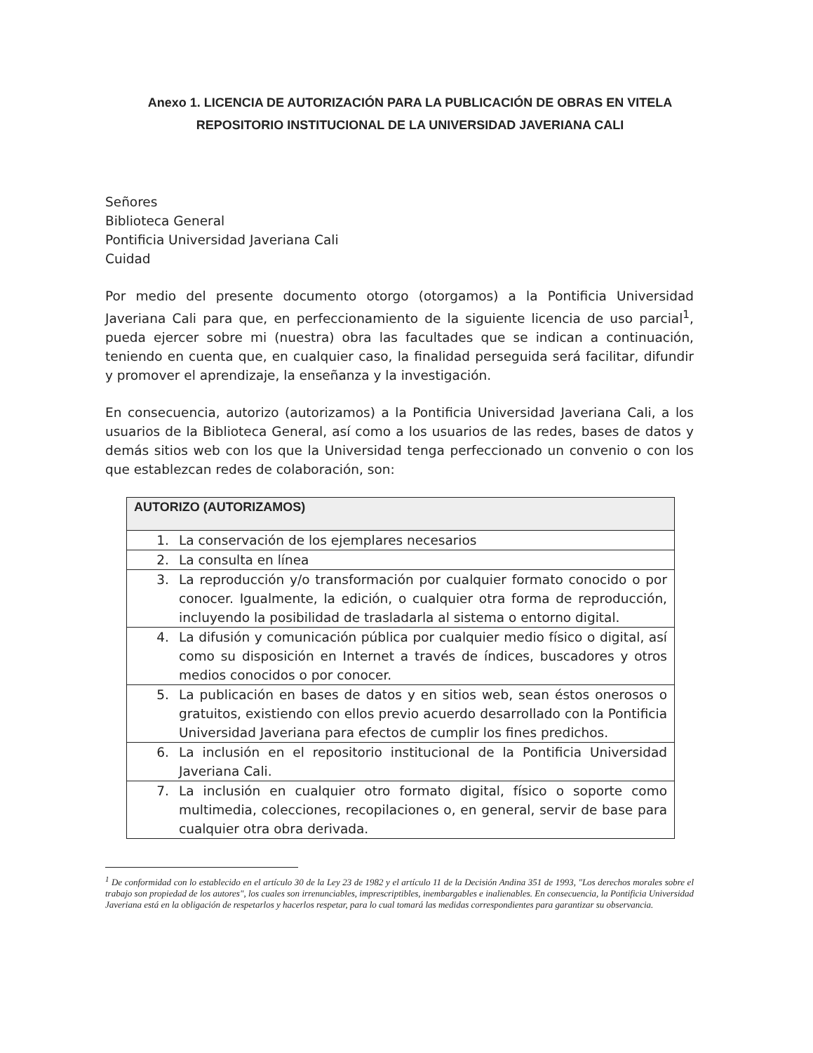Anexo 1. LICENCIA DE AUTORIZACIÓN PARA LA PUBLICACIÓN DE OBRAS EN VITELA
REPOSITORIO INSTITUCIONAL DE LA UNIVERSIDAD JAVERIANA CALI
Señores
Biblioteca General
Pontificia Universidad Javeriana Cali
Cuidad
Por medio del presente documento otorgo (otorgamos) a la Pontificia Universidad Javeriana Cali para que, en perfeccionamiento de la siguiente licencia de uso parcial<sup>1</sup>, pueda ejercer sobre mi (nuestra) obra las facultades que se indican a continuación, teniendo en cuenta que, en cualquier caso, la finalidad perseguida será facilitar, difundir y promover el aprendizaje, la enseñanza y la investigación.
En consecuencia, autorizo (autorizamos) a la Pontificia Universidad Javeriana Cali, a los usuarios de la Biblioteca General, así como a los usuarios de las redes, bases de datos y demás sitios web con los que la Universidad tenga perfeccionado un convenio o con los que establezcan redes de colaboración, son:
| AUTORIZO (AUTORIZAMOS) | |
| --- | --- |
| 1. | La conservación de los ejemplares necesarios |
| 2. | La consulta en línea |
| 3. | La reproducción y/o transformación por cualquier formato conocido o por conocer. Igualmente, la edición, o cualquier otra forma de reproducción, incluyendo la posibilidad de trasladarla al sistema o entorno digital. |
| 4. | La difusión y comunicación pública por cualquier medio físico o digital, así como su disposición en Internet a través de índices, buscadores y otros medios conocidos o por conocer. |
| 5. | La publicación en bases de datos y en sitios web, sean éstos onerosos o gratuitos, existiendo con ellos previo acuerdo desarrollado con la Pontificia Universidad Javeriana para efectos de cumplir los fines predichos. |
| 6. | La inclusión en el repositorio institucional de la Pontificia Universidad Javeriana Cali. |
| 7. | La inclusión en cualquier otro formato digital, físico o soporte como multimedia, colecciones, recopilaciones o, en general, servir de base para cualquier otra obra derivada. |
<sup>1</sup> De conformidad con lo establecido en el artículo 30 de la Ley 23 de 1982 y el artículo 11 de la Decisión Andina 351 de 1993, "Los derechos morales sobre el trabajo son propiedad de los autores", los cuales son irrenunciables, imprescriptibles, inembargables e inalienables. En consecuencia, la Pontificia Universidad Javeriana está en la obligación de respetarlos y hacerlos respetar, para lo cual tomará las medidas correspondientes para garantizar su observancia.